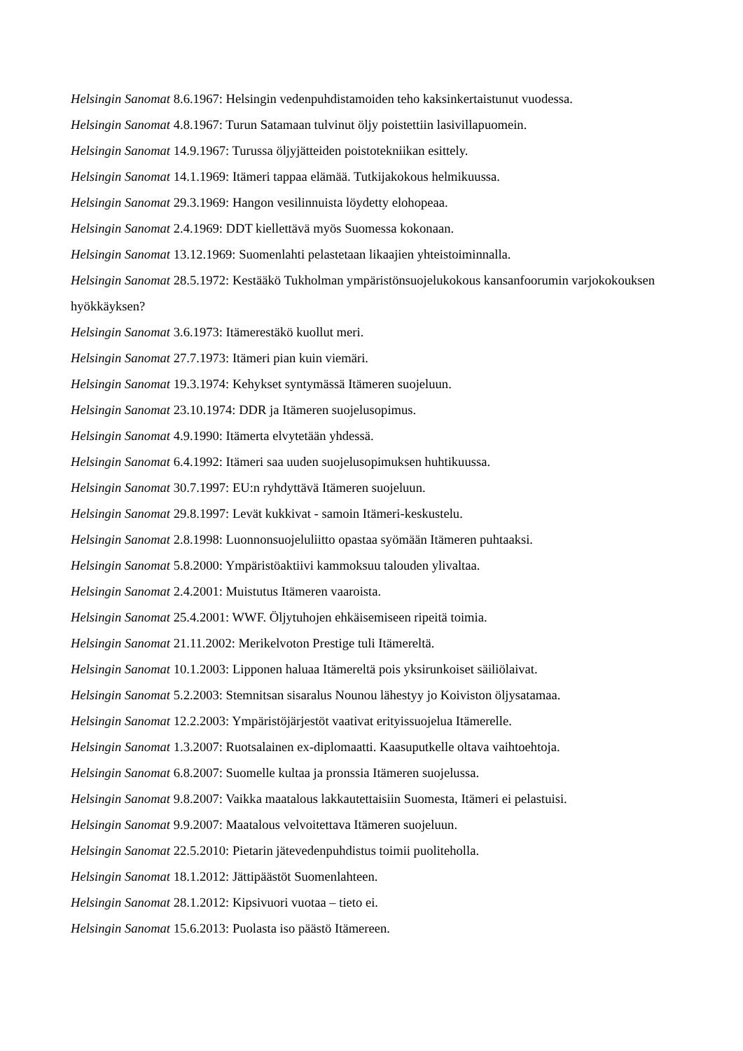Helsingin Sanomat 8.6.1967: Helsingin vedenpuhdistamoiden teho kaksinkertaistunut vuodessa.
Helsingin Sanomat 4.8.1967: Turun Satamaan tulvinut öljy poistettiin lasivillapuomein.
Helsingin Sanomat 14.9.1967: Turussa öljyjätteiden poistotekniikan esittely.
Helsingin Sanomat 14.1.1969: Itämeri tappaa elämää. Tutkijakokous helmikuussa.
Helsingin Sanomat 29.3.1969: Hangon vesilinnuista löydetty elohopeaa.
Helsingin Sanomat 2.4.1969: DDT kiellettävä myös Suomessa kokonaan.
Helsingin Sanomat 13.12.1969: Suomenlahti pelastetaan likaajien yhteistoiminnalla.
Helsingin Sanomat 28.5.1972: Kestääkö Tukholman ympäristönsuojelukokous kansanfoorumin varjokokouksen hyökkäyksen?
Helsingin Sanomat 3.6.1973: Itämerestäkö kuollut meri.
Helsingin Sanomat 27.7.1973: Itämeri pian kuin viemäri.
Helsingin Sanomat 19.3.1974: Kehykset syntymässä Itämeren suojeluun.
Helsingin Sanomat 23.10.1974: DDR ja Itämeren suojelusopimus.
Helsingin Sanomat 4.9.1990: Itämerta elvytetään yhdessä.
Helsingin Sanomat 6.4.1992: Itämeri saa uuden suojelusopimuksen huhtikuussa.
Helsingin Sanomat 30.7.1997: EU:n ryhdyttävä Itämeren suojeluun.
Helsingin Sanomat 29.8.1997: Levät kukkivat - samoin Itämeri-keskustelu.
Helsingin Sanomat 2.8.1998: Luonnonsuojeluliitto opastaa syömään Itämeren puhtaaksi.
Helsingin Sanomat 5.8.2000: Ympäristöaktiivi kammoksuu talouden ylivaltaa.
Helsingin Sanomat 2.4.2001: Muistutus Itämeren vaaroista.
Helsingin Sanomat 25.4.2001: WWF. Öljytuhojen ehkäisemiseen ripeitä toimia.
Helsingin Sanomat 21.11.2002: Merikelvoton Prestige tuli Itämereltä.
Helsingin Sanomat 10.1.2003: Lipponen haluaa Itämereltä pois yksirunkoiset säiliölaivat.
Helsingin Sanomat 5.2.2003: Stemnitsan sisaralus Nounou lähestyy jo Koiviston öljysatamaa.
Helsingin Sanomat 12.2.2003: Ympäristöjärjestöt vaativat erityissuojelua Itämerelle.
Helsingin Sanomat 1.3.2007: Ruotsalainen ex-diplomaatti. Kaasuputkelle oltava vaihtoehtoja.
Helsingin Sanomat 6.8.2007: Suomelle kultaa ja pronssia Itämeren suojelussa.
Helsingin Sanomat 9.8.2007: Vaikka maatalous lakkautettaisiin Suomesta, Itämeri ei pelastuisi.
Helsingin Sanomat 9.9.2007: Maatalous velvoitettava Itämeren suojeluun.
Helsingin Sanomat 22.5.2010: Pietarin jätevedenpuhdistus toimii puoliteholla.
Helsingin Sanomat 18.1.2012: Jättipäästöt Suomenlahteen.
Helsingin Sanomat 28.1.2012: Kipsivuori vuotaa – tieto ei.
Helsingin Sanomat 15.6.2013: Puolasta iso päästö Itämereen.